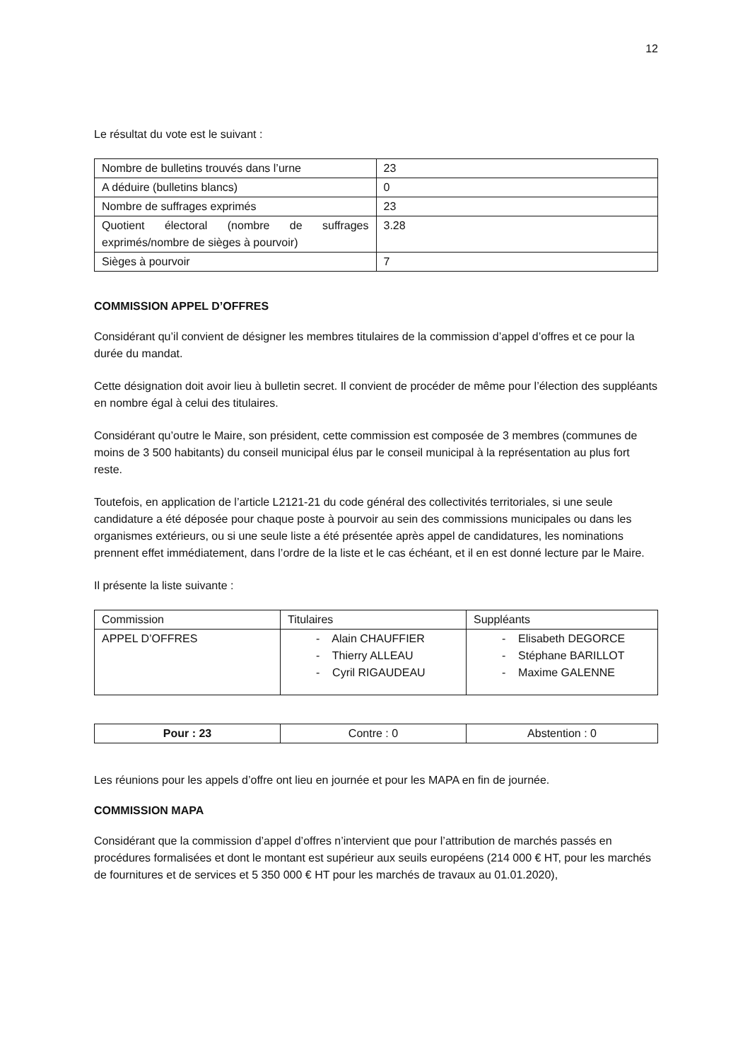12
Le résultat du vote est le suivant :
| Nombre de bulletins trouvés dans l’urne | 23 |
| A déduire (bulletins blancs) | 0 |
| Nombre de suffrages exprimés | 23 |
| Quotient électoral (nombre de suffrages exprimés/nombre de sièges à pourvoir) | 3.28 |
| Sièges à pourvoir | 7 |
COMMISSION APPEL D’OFFRES
Considérant qu’il convient de désigner les membres titulaires de la commission d’appel d’offres et ce pour la durée du mandat.
Cette désignation doit avoir lieu à bulletin secret. Il convient de procéder de même pour l’élection des suppléants en nombre égal à celui des titulaires.
Considérant qu’outre le Maire, son président, cette commission est composée de 3 membres (communes de moins de 3 500 habitants) du conseil municipal élus par le conseil municipal à la représentation au plus fort reste.
Toutefois, en application de l’article L2121-21 du code général des collectivités territoriales, si une seule candidature a été déposée pour chaque poste à pourvoir au sein des commissions municipales ou dans les organismes extérieurs, ou si une seule liste a été présentée après appel de candidatures, les nominations prennent effet immédiatement, dans l’ordre de la liste et le cas échéant, et il en est donné lecture par le Maire.
Il présente la liste suivante :
| Commission | Titulaires | Suppléants |
| APPEL D’OFFRES | - Alain CHAUFFIER - Thierry ALLEAU - Cyril RIGAUDEAU | - Elisabeth DEGORCE - Stéphane BARILLOT - Maxime GALENNE |
| Pour : 23 | Contre : 0 | Abstention : 0 |
Les réunions pour les appels d’offre ont lieu en journée et pour les MAPA en fin de journée.
COMMISSION MAPA
Considérant que la commission d’appel d’offres n’intervient que pour l’attribution de marchés passés en procédures formalisées et dont le montant est supérieur aux seuils européens (214 000 € HT, pour les marchés de fournitures et de services et 5 350 000 € HT pour les marchés de travaux au 01.01.2020),